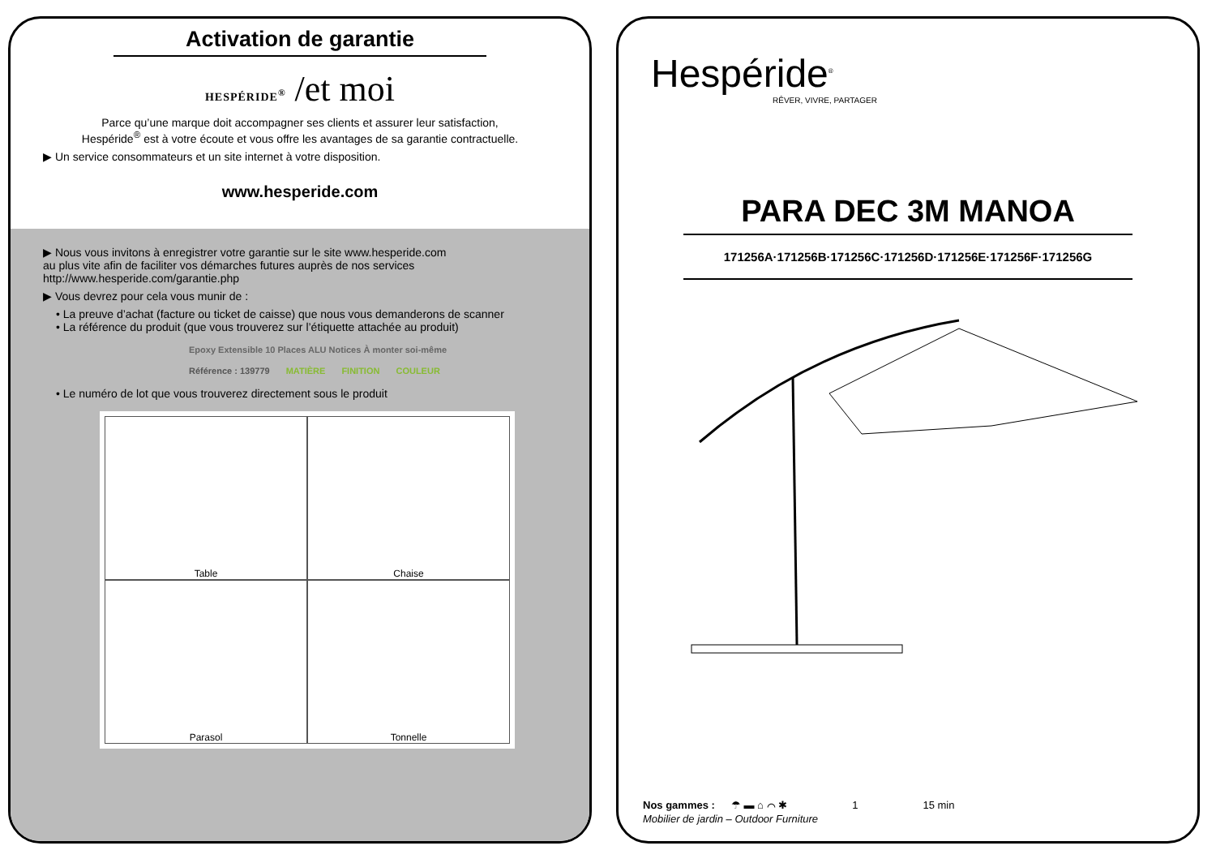Activation de garantie
HESPÉRIDE<sup>®</sup> /et moi
Parce qu’une marque doit accompagner ses clients et assurer leur satisfaction,
Hespéride<sup>®</sup> est à votre écoute et vous offre les avantages de sa garantie contractuelle.
▶ Un service consommateurs et un site internet à votre disposition.
www.hesperide.com
▶ Nous vous invitons à enregistrer votre garantie sur le site www.hesperide.com
au plus vite afin de faciliter vos démarches futures auprès de nos services
http://www.hesperide.com/garantie.php
▶ Vous devrez pour cela vous munir de :
• La preuve d’achat (facture ou ticket de caisse) que nous vous demanderons de scanner
• La référence du produit (que vous trouverez sur l’étiquette attachée au produit)
Epoxy Extensible 10 Places ALU Notices À monter soi-même
Référence : 139779 MATIÈRE FINITION COULEUR
• Le numéro de lot que vous trouverez directement sous le produit
Table
Chaise
Parasol
Tonnelle
Hespéride<sup>®</sup>
RÊVER, VIVRE, PARTAGER
PARA DEC 3M MANOA
171256A·171256B·171256C·171256D·171256E·171256F·171256G
Nos gammes : ☂ ▬ ⌂ ⌒ ✱ 1 15 min
Mobilier de jardin – Outdoor Furniture